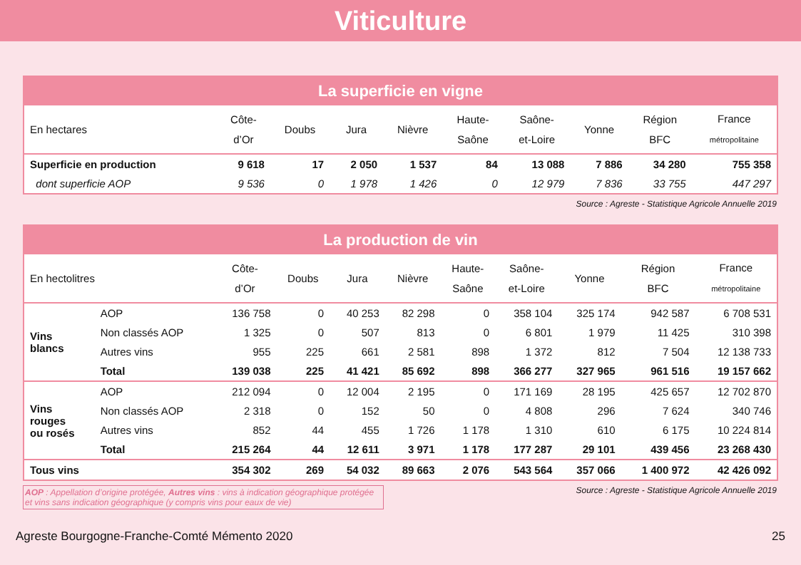Viticulture
La superficie en vigne
| En hectares | Côte- d’Or | Doubs | Jura | Nièvre | Haute- Saône | Saône- et-Loire | Yonne | Région BFC | France métropolitaine |
| --- | --- | --- | --- | --- | --- | --- | --- | --- | --- |
| Superficie en production | 9 618 | 17 | 2 050 | 1 537 | 84 | 13 088 | 7 886 | 34 280 | 755 358 |
| dont superficie AOP | 9 536 | 0 | 1 978 | 1 426 | 0 | 12 979 | 7 836 | 33 755 | 447 297 |
Source : Agreste - Statistique Agricole Annuelle 2019
La production de vin
| En hectolitres | | Côte- d’Or | Doubs | Jura | Nièvre | Haute- Saône | Saône- et-Loire | Yonne | Région BFC | France métropolitaine |
| --- | --- | --- | --- | --- | --- | --- | --- | --- | --- | --- |
| Vins blancs | AOP | 136 758 | 0 | 40 253 | 82 298 | 0 | 358 104 | 325 174 | 942 587 | 6 708 531 |
| | Non classés AOP | 1 325 | 0 | 507 | 813 | 0 | 6 801 | 1 979 | 11 425 | 310 398 |
| | Autres vins | 955 | 225 | 661 | 2 581 | 898 | 1 372 | 812 | 7 504 | 12 138 733 |
| | Total | 139 038 | 225 | 41 421 | 85 692 | 898 | 366 277 | 327 965 | 961 516 | 19 157 662 |
| Vins rouges ou rosés | AOP | 212 094 | 0 | 12 004 | 2 195 | 0 | 171 169 | 28 195 | 425 657 | 12 702 870 |
| | Non classés AOP | 2 318 | 0 | 152 | 50 | 0 | 4 808 | 296 | 7 624 | 340 746 |
| | Autres vins | 852 | 44 | 455 | 1 726 | 1 178 | 1 310 | 610 | 6 175 | 10 224 814 |
| | Total | 215 264 | 44 | 12 611 | 3 971 | 1 178 | 177 287 | 29 101 | 439 456 | 23 268 430 |
| Tous vins | | 354 302 | 269 | 54 032 | 89 663 | 2 076 | 543 564 | 357 066 | 1 400 972 | 42 426 092 |
AOP : Appellation d’origine protégée, Autres vins : vins à indication géographique protégée et vins sans indication géographique (y compris vins pour eaux de vie)
Source : Agreste - Statistique Agricole Annuelle 2019
Agreste Bourgogne-Franche-Comté Mémento 2020 25